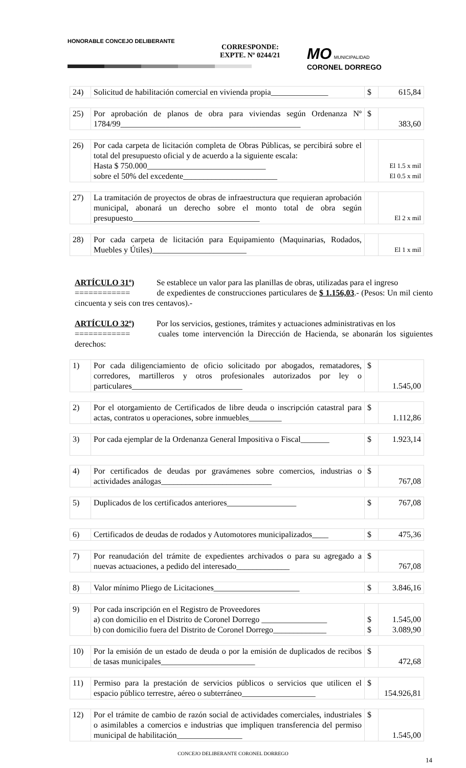HONORABLE CONCEJO DELIBERANTE
CORRESPONDE:
EXPTE. Nº 0244/21
MO MUNICIPALIDAD
CORONEL DORREGO
| 24) | Solicitud de habilitación comercial en vivienda propia______________ | $ | 615,84 |
| 25) | Por aprobación de planos de obra para viviendas según Ordenanza Nº 1784/99____________________________________________ | $ | 383,60 |
| 26) | Por cada carpeta de licitación completa de Obras Públicas, se percibirá sobre el total del presupuesto oficial y de acuerdo a la siguiente escala: Hasta $ 750.000_____________________________ sobre el 50% del excedente_______________________ | | El 1.5 x mil El 0.5 x mil |
| 27) | La tramitación de proyectos de obras de infraestructura que requieran aprobación municipal, abonará un derecho sobre el monto total de obra según presupuesto_______________________________ | | El 2 x mil |
| 28) | Por cada carpeta de licitación para Equipamiento (Maquinarias, Rodados, Muebles y Útiles)_______________________ | | El 1 x mil |
ARTÍCULO 31º) Se establece un valor para las planillas de obras, utilizadas para el ingreso
============ de expedientes de construcciones particulares de $ 1.156,03.- (Pesos: Un mil ciento cincuenta y seis con tres centavos).-
ARTÍCULO 32º) Por los servicios, gestiones, trámites y actuaciones administrativas en los
============ cuales tome intervención la Dirección de Hacienda, se abonarán los siguientes derechos:
| 1) | Por cada diligenciamiento de oficio solicitado por abogados, rematadores, corredores, martilleros y otros profesionales autorizados por ley o particulares___________________________ | $ | 1.545,00 |
| 2) | Por el otorgamiento de Certificados de libre deuda o inscripción catastral para actas, contratos u operaciones, sobre inmuebles________ | $ | 1.112,86 |
| 3) | Por cada ejemplar de la Ordenanza General Impositiva o Fiscal_______ | $ | 1.923,14 |
| 4) | Por certificados de deudas por gravámenes sobre comercios, industrias o actividades análogas___________________________ | $ | 767,08 |
| 5) | Duplicados de los certificados anteriores_________________ | $ | 767,08 |
| 6) | Certificados de deudas de rodados y Automotores municipalizados____ | $ | 475,36 |
| 7) | Por reanudación del trámite de expedientes archivados o para su agregado a nuevas actuaciones, a pedido del interesado_____________ | $ | 767,08 |
| 8) | Valor mínimo Pliego de Licitaciones_____________________ | $ | 3.846,16 |
| 9) | Por cada inscripción en el Registro de Proveedores a) con domicilio en el Distrito de Coronel Dorrego ________________ b) con domicilio fuera del Distrito de Coronel Dorrego_____________ | $ $ | 1.545,00 3.089,90 |
| 10) | Por la emisión de un estado de deuda o por la emisión de duplicados de recibos de tasas municipales_______________________ | $ | 472,68 |
| 11) | Permiso para la prestación de servicios públicos o servicios que utilicen el espacio público terrestre, aéreo o subterráneo__________________ | $ | 154.926,81 |
| 12) | Por el trámite de cambio de razón social de actividades comerciales, industriales o asimilables a comercios e industrias que impliquen transferencia del permiso municipal de habilitación________________ | $ | 1.545,00 |
CONCEJO DELIBERANTE CORONEL DORREGO
14